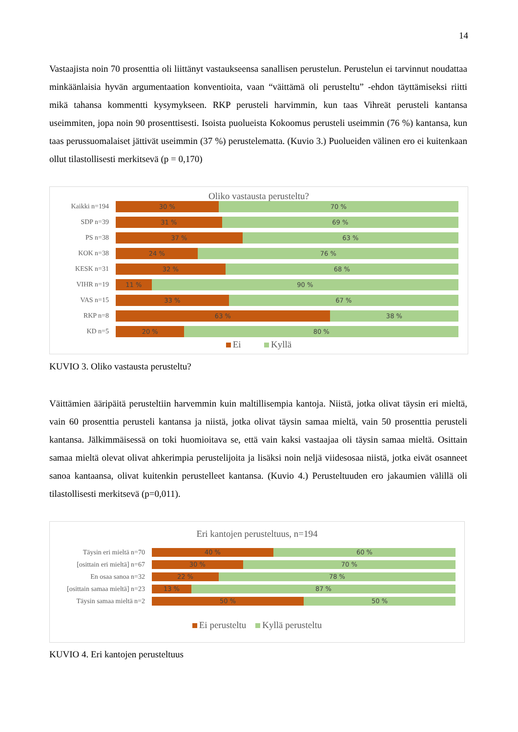14
Vastaajista noin 70 prosenttia oli liittänyt vastaukseensa sanallisen perustelun. Perustelun ei tarvinnut noudattaa minkäänlaisia hyvän argumentaation konventioita, vaan “väittämä oli perusteltu” -ehdon täyttämiseksi riitti mikä tahansa kommentti kysymykseen. RKP perusteli harvimmin, kun taas Vih­reät perusteli kantansa useimmiten, jopa noin 90 prosenttisesti. Isoista puolueista Kokoomus perusteli useimmin (76 %) kantansa, kun taas perussuomalaiset jättivät useimmin (37 %) perustelematta. (Ku­vio 3.) Puolueiden välinen ero ei kuitenkaan ollut tilastollisesti merkitsevä (p = 0,170)
Oliko vastausta perusteltu?
Kaikki n=194
30 % 70 %
SDP n=39
31 % 69 %
PS n=38
37 % 63 %
KOK n=38
24 % 76 %
KESK n=31
32 % 68 %
VIHR n=19
11 % 90 %
VAS n=15
33 % 67 %
RKP n=8
63 % 38 %
KD n=5
20 % 80 %
Ei Kyllä
KUVIO 3. Oliko vastausta perusteltu?
Väittämien ääripäitä perusteltiin harvemmin kuin maltillisempia kantoja. Niistä, jotka olivat täysin eri mieltä, vain 60 prosenttia perusteli kantansa ja niistä, jotka olivat täysin samaa mieltä, vain 50 prosenttia perusteli kantansa. Jälkimmäisessä on toki huomioitava se, että vain kaksi vastaajaa oli täysin samaa mieltä. Osittain samaa mieltä olevat olivat ahkerimpia perustelijoita ja lisäksi noin neljä viidesosaa niistä, jotka eivät osanneet sanoa kantaansa, olivat kuitenkin perustelleet kantansa. (Kuvio 4.) Perusteltuuden ero jakaumien välillä oli tilastollisesti merkitsevä (p=0,011).
Eri kantojen perusteltuus, n=194
Täysin eri mieltä n=70
40 % 60 %
[osittain eri mieltä] n=67
30 % 70 %
En osaa sanoa n=32
22 % 78 %
[osittain samaa mieltä] n=23
13 % 87 %
Täysin samaa mieltä n=2
50 % 50 %
Ei perusteltu Kyllä perusteltu
KUVIO 4. Eri kantojen perusteltuus